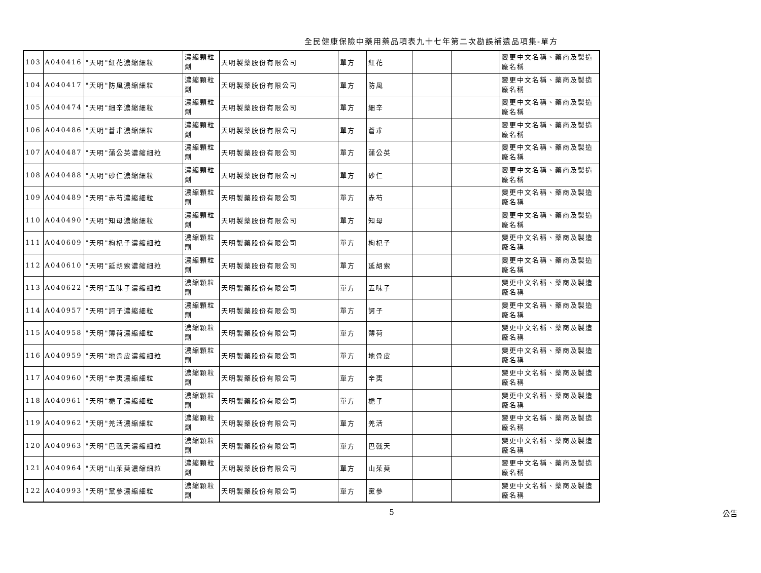全民健康保險中藥用藥品項表九十七年第二次勘誤補遺品項集-單方
| 103 | A040416 | "天明"紅花濃縮細粒 | 濃縮顆粒劑 | 天明製藥股份有限公司 | 單方 | 紅花 | | | 變更中文名稱、藥商及製造廠名稱 |
| 104 | A040417 | "天明"防風濃縮細粒 | 濃縮顆粒劑 | 天明製藥股份有限公司 | 單方 | 防風 | | | 變更中文名稱、藥商及製造廠名稱 |
| 105 | A040474 | "天明"細辛濃縮細粒 | 濃縮顆粒劑 | 天明製藥股份有限公司 | 單方 | 細辛 | | | 變更中文名稱、藥商及製造廠名稱 |
| 106 | A040486 | "天明"蒼朮濃縮細粒 | 濃縮顆粒劑 | 天明製藥股份有限公司 | 單方 | 蒼朮 | | | 變更中文名稱、藥商及製造廠名稱 |
| 107 | A040487 | "天明"蒲公英濃縮細粒 | 濃縮顆粒劑 | 天明製藥股份有限公司 | 單方 | 蒲公英 | | | 變更中文名稱、藥商及製造廠名稱 |
| 108 | A040488 | "天明"砂仁濃縮細粒 | 濃縮顆粒劑 | 天明製藥股份有限公司 | 單方 | 砂仁 | | | 變更中文名稱、藥商及製造廠名稱 |
| 109 | A040489 | "天明"赤芍濃縮細粒 | 濃縮顆粒劑 | 天明製藥股份有限公司 | 單方 | 赤芍 | | | 變更中文名稱、藥商及製造廠名稱 |
| 110 | A040490 | "天明"知母濃縮細粒 | 濃縮顆粒劑 | 天明製藥股份有限公司 | 單方 | 知母 | | | 變更中文名稱、藥商及製造廠名稱 |
| 111 | A040609 | "天明"枸杞子濃縮細粒 | 濃縮顆粒劑 | 天明製藥股份有限公司 | 單方 | 枸杞子 | | | 變更中文名稱、藥商及製造廠名稱 |
| 112 | A040610 | "天明"延胡索濃縮細粒 | 濃縮顆粒劑 | 天明製藥股份有限公司 | 單方 | 延胡索 | | | 變更中文名稱、藥商及製造廠名稱 |
| 113 | A040622 | "天明"五味子濃縮細粒 | 濃縮顆粒劑 | 天明製藥股份有限公司 | 單方 | 五味子 | | | 變更中文名稱、藥商及製造廠名稱 |
| 114 | A040957 | "天明"訶子濃縮細粒 | 濃縮顆粒劑 | 天明製藥股份有限公司 | 單方 | 訶子 | | | 變更中文名稱、藥商及製造廠名稱 |
| 115 | A040958 | "天明"薄荷濃縮細粒 | 濃縮顆粒劑 | 天明製藥股份有限公司 | 單方 | 薄荷 | | | 變更中文名稱、藥商及製造廠名稱 |
| 116 | A040959 | "天明"地骨皮濃縮細粒 | 濃縮顆粒劑 | 天明製藥股份有限公司 | 單方 | 地骨皮 | | | 變更中文名稱、藥商及製造廠名稱 |
| 117 | A040960 | "天明"辛夷濃縮細粒 | 濃縮顆粒劑 | 天明製藥股份有限公司 | 單方 | 辛夷 | | | 變更中文名稱、藥商及製造廠名稱 |
| 118 | A040961 | "天明"梔子濃縮細粒 | 濃縮顆粒劑 | 天明製藥股份有限公司 | 單方 | 梔子 | | | 變更中文名稱、藥商及製造廠名稱 |
| 119 | A040962 | "天明"羌活濃縮細粒 | 濃縮顆粒劑 | 天明製藥股份有限公司 | 單方 | 羌活 | | | 變更中文名稱、藥商及製造廠名稱 |
| 120 | A040963 | "天明"巴戟天濃縮細粒 | 濃縮顆粒劑 | 天明製藥股份有限公司 | 單方 | 巴戟天 | | | 變更中文名稱、藥商及製造廠名稱 |
| 121 | A040964 | "天明"山茱萸濃縮細粒 | 濃縮顆粒劑 | 天明製藥股份有限公司 | 單方 | 山茱萸 | | | 變更中文名稱、藥商及製造廠名稱 |
| 122 | A040993 | "天明"黨參濃縮細粒 | 濃縮顆粒劑 | 天明製藥股份有限公司 | 單方 | 黨參 | | | 變更中文名稱、藥商及製造廠名稱 |
5 公告